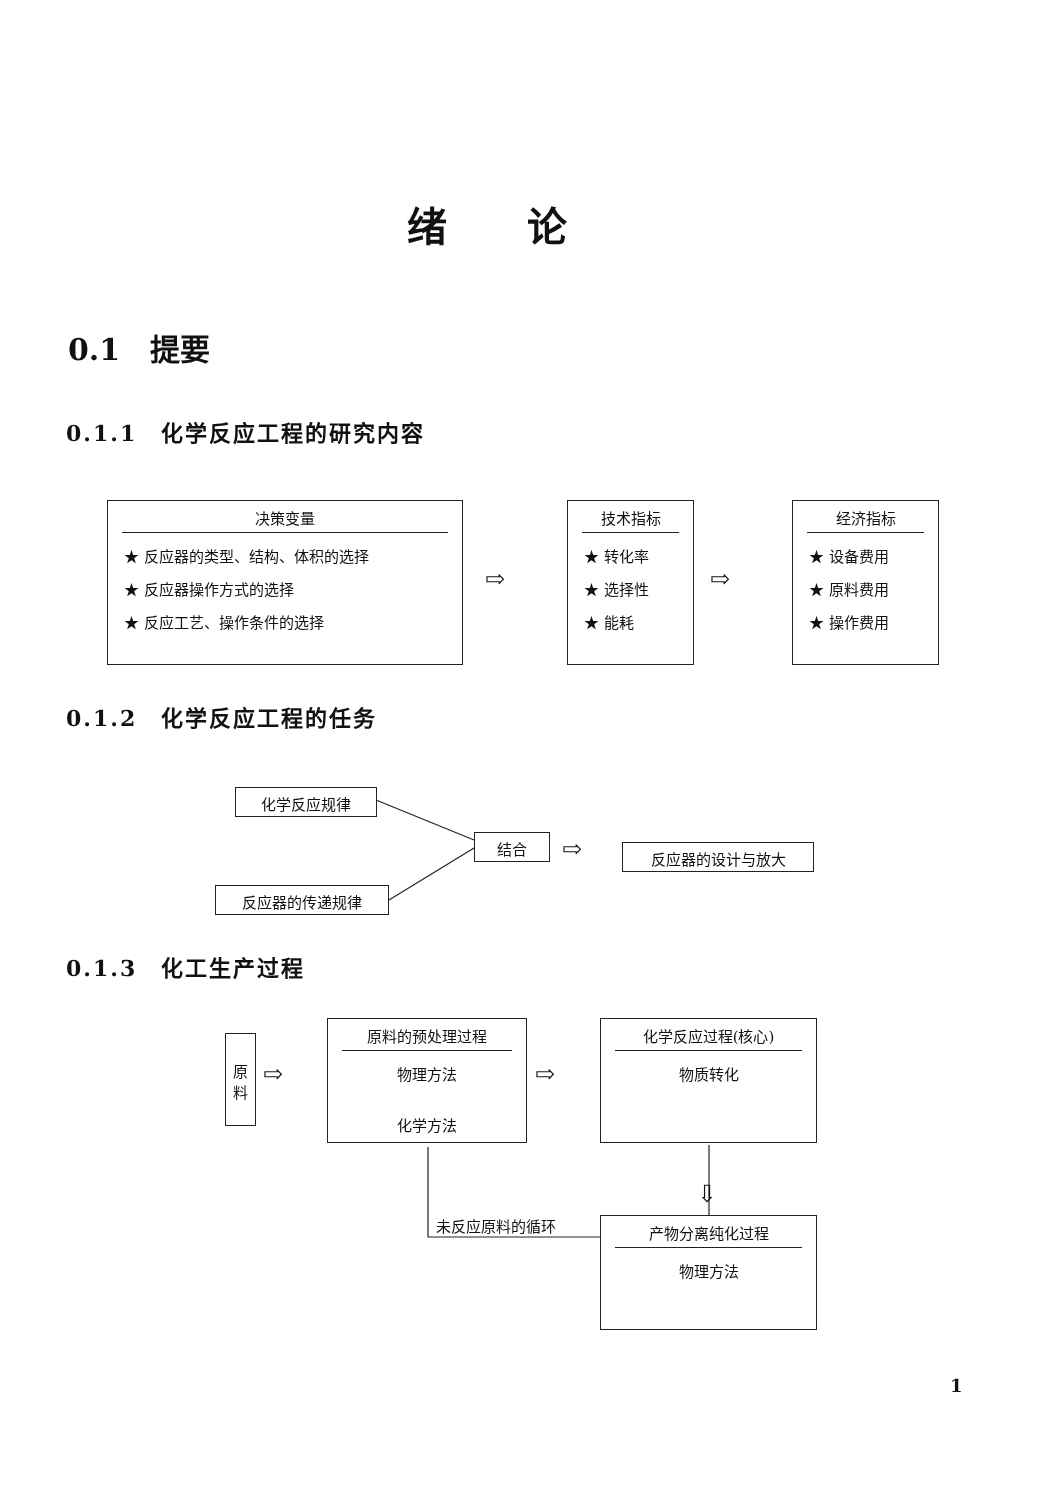绪论
0.1　提要
0.1.1　化学反应工程的研究内容
决策变量
★ 反应器的类型、结构、体积的选择
★ 反应器操作方式的选择
★ 反应工艺、操作条件的选择
⇨
技术指标
★ 转化率
★ 选择性
★ 能耗
⇨
经济指标
★ 设备费用
★ 原料费用
★ 操作费用
0.1.2　化学反应工程的任务
化学反应规律
反应器的传递规律
结合 ⇨ 反应器的设计与放大
0.1.3　化工生产过程
原
料
⇨
原料的预处理过程
物理方法
化学方法
⇨
化学反应过程(核心)
物质转化
⇩
产物分离纯化过程
物理方法
未反应原料的循环
1